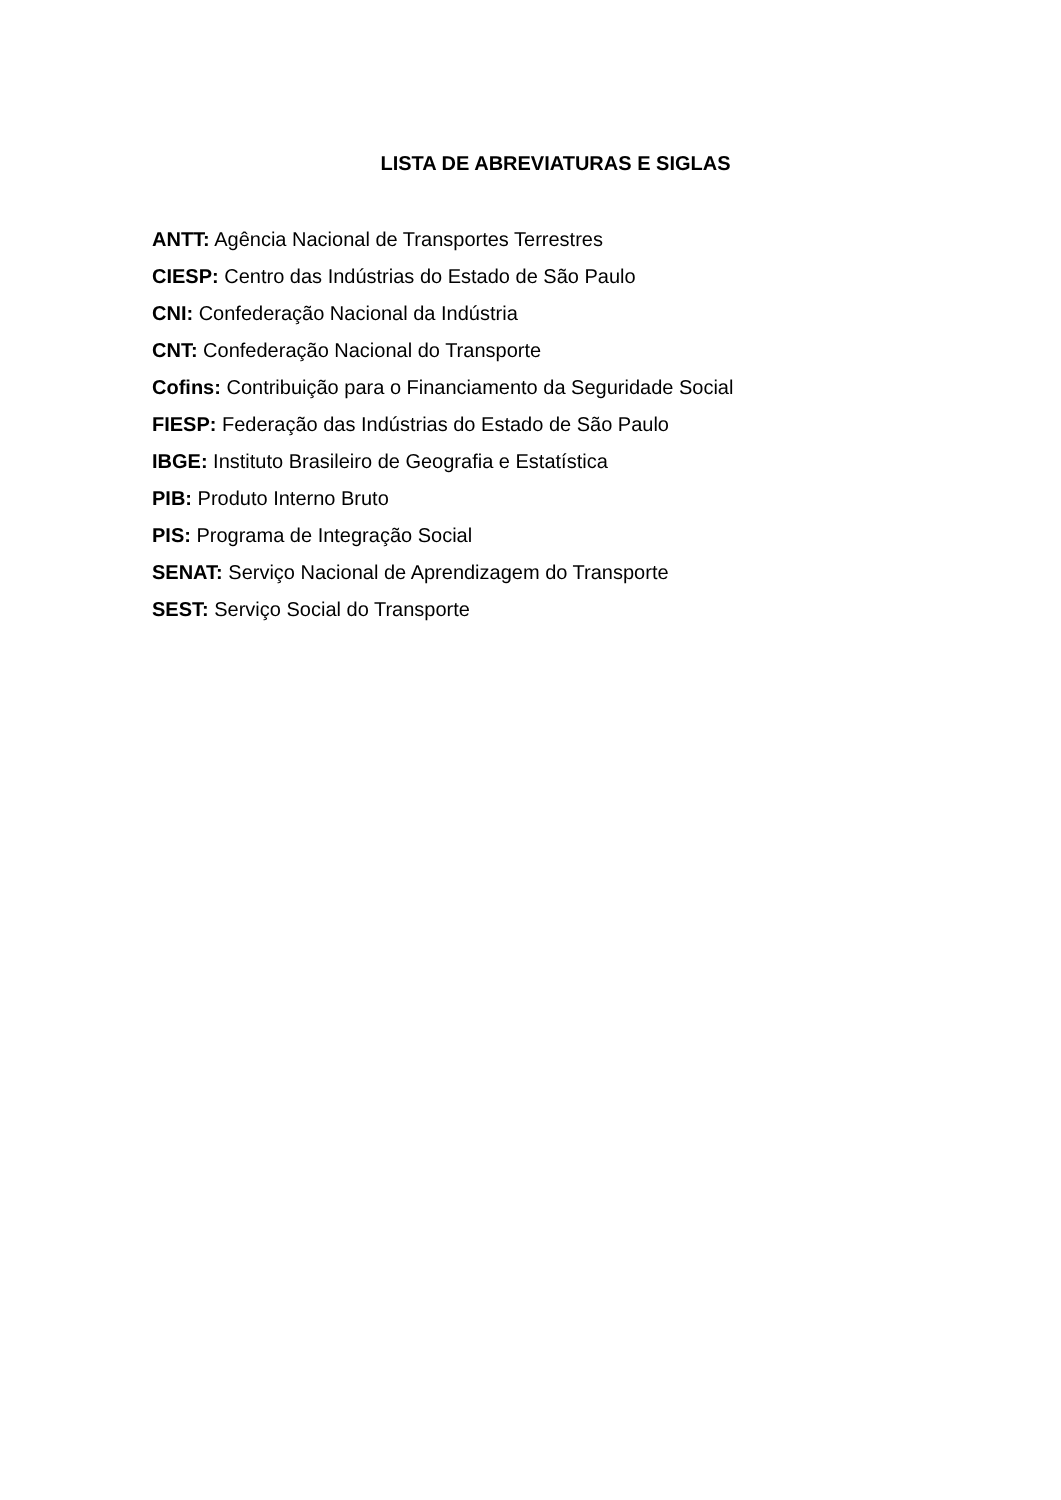LISTA DE ABREVIATURAS E SIGLAS
ANTT: Agência Nacional de Transportes Terrestres
CIESP: Centro das Indústrias do Estado de São Paulo
CNI: Confederação Nacional da Indústria
CNT: Confederação Nacional do Transporte
Cofins: Contribuição para o Financiamento da Seguridade Social
FIESP: Federação das Indústrias do Estado de São Paulo
IBGE: Instituto Brasileiro de Geografia e Estatística
PIB: Produto Interno Bruto
PIS: Programa de Integração Social
SENAT: Serviço Nacional de Aprendizagem do Transporte
SEST: Serviço Social do Transporte